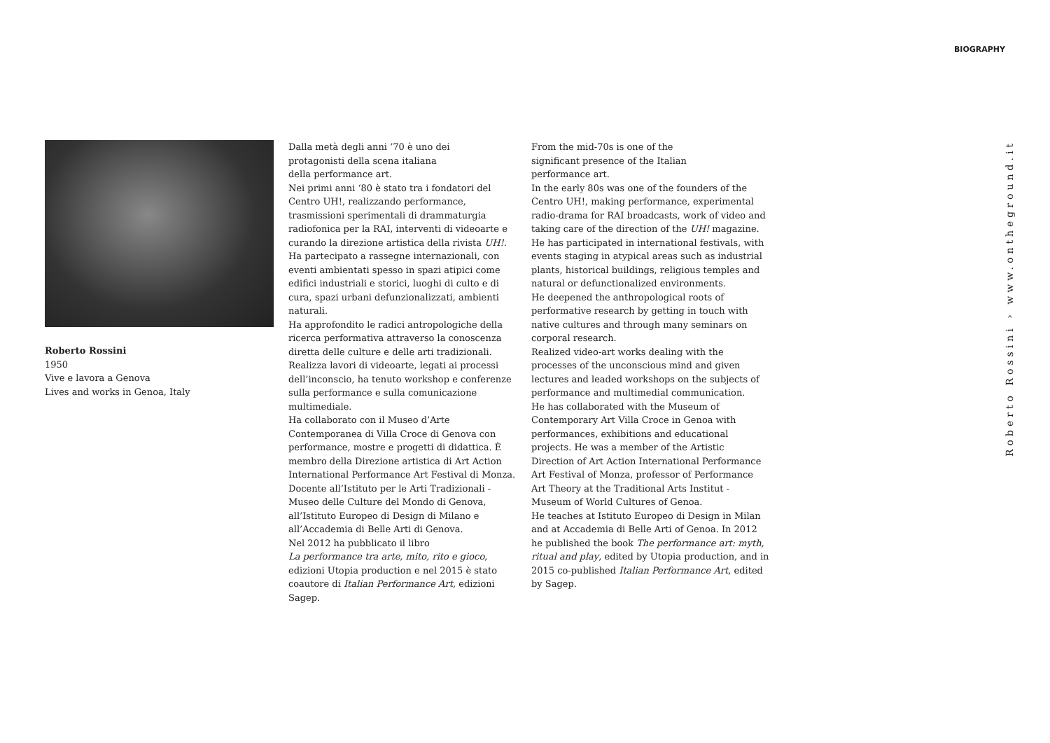BIOGRAPHY
Roberto Rossini
1950
Vive e lavora a Genova
Lives and works in Genoa, Italy
Dalla metà degli anni ‘70 è uno dei
protagonisti della scena italiana
della performance art.
Nei primi anni ‘80 è stato tra i fondatori del Centro UH!, realizzando performance, trasmissioni sperimentali di drammaturgia radiofonica per la RAI, interventi di videoarte e curando la direzione artistica della rivista UH!.
Ha partecipato a rassegne internazionali, con eventi ambientati spesso in spazi atipici come edifici industriali e storici, luoghi di culto e di cura, spazi urbani defunzionalizzati, ambienti naturali.
Ha approfondito le radici antropologiche della ricerca performativa attraverso la conoscenza diretta delle culture e delle arti tradizionali. Realizza lavori di videoarte, legati ai processi dell’inconscio, ha tenuto workshop e conferenze sulla performance e sulla comunicazione multimediale.
Ha collaborato con il Museo d’Arte Contemporanea di Villa Croce di Genova con performance, mostre e progetti di didattica. È membro della Direzione artistica di Art Action International Performance Art Festival di Monza.
Docente all’Istituto per le Arti Tradizionali - Museo delle Culture del Mondo di Genova, all’Istituto Europeo di Design di Milano e all’Accademia di Belle Arti di Genova.
Nel 2012 ha pubblicato il libro
La performance tra arte, mito, rito e gioco, edizioni Utopia production e nel 2015 è stato coautore di Italian Performance Art, edizioni Sagep.
From the mid-70s is one of the
significant presence of the Italian
performance art.
In the early 80s was one of the founders of the Centro UH!, making performance, experimental radio-drama for RAI broadcasts, work of video and taking care of the direction of the UH! magazine.
He has participated in international festivals, with events staging in atypical areas such as industrial plants, historical buildings, religious temples and natural or defunctionalized environments.
He deepened the anthropological roots of performative research by getting in touch with native cultures and through many seminars on corporal research.
Realized video-art works dealing with the processes of the unconscious mind and given lectures and leaded workshops on the subjects of performance and multimedial communication.
He has collaborated with the Museum of Contemporary Art Villa Croce in Genoa with performances, exhibitions and educational projects. He was a member of the Artistic Direction of Art Action International Performance Art Festival of Monza, professor of Performance Art Theory at the Traditional Arts Institut - Museum of World Cultures of Genoa.
He teaches at Istituto Europeo di Design in Milan and at Accademia di Belle Arti of Genoa. In 2012 he published the book The performance art: myth, ritual and play, edited by Utopia production, and in 2015 co-published Italian Performance Art, edited by Sagep.
Roberto Rossini › www.ontheground.it